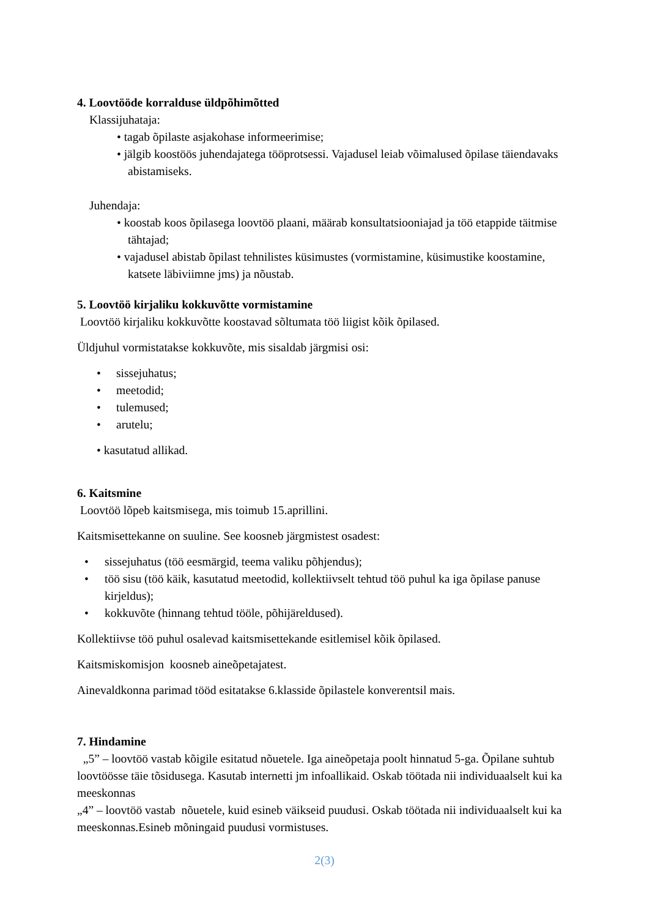4. Loovtööde korralduse üldpõhimõtted
Klassijuhataja:
• tagab õpilaste asjakohase informeerimise;
• jälgib koostöös juhendajatega tööprotsessi. Vajadusel leiab võimalused õpilase täiendavaks abistamiseks.
Juhendaja:
• koostab koos õpilasega loovtöö plaani, määrab konsultatsiooniajad ja töö etappide täitmise tähtajad;
• vajadusel abistab õpilast tehnilistes küsimustes (vormistamine, küsimustike koostamine, katsete läbiviimne jms) ja nõustab.
5. Loovtöö kirjaliku kokkuvõtte vormistamine
Loovtöö kirjaliku kokkuvõtte koostavad sõltumata töö liigist kõik õpilased.
Üldjuhul vormistatakse kokkuvõte, mis sisaldab järgmisi osi:
• sissejuhatus;
• meetodid;
• tulemused;
• arutelu;
• kasutatud allikad.
6. Kaitsmine
Loovtöö lõpeb kaitsmisega, mis toimub 15.aprillini.
Kaitsmisettekanne on suuline. See koosneb järgmistest osadest:
• sissejuhatus (töö eesmärgid, teema valiku põhjendus);
• töö sisu (töö käik, kasutatud meetodid, kollektiivselt tehtud töö puhul ka iga õpilase panuse kirjeldus);
• kokkuvõte (hinnang tehtud tööle, põhijäreldused).
Kollektiivse töö puhul osalevad kaitsmisettekande esitlemisel kõik õpilased.
Kaitsmiskomisjon koosneb aineõpetajatest.
Ainevaldkonna parimad tööd esitatakse 6.klasside õpilastele konverentsil mais.
7. Hindamine
„5” – loovtöö vastab kõigile esitatud nõuetele. Iga aineõpetaja poolt hinnatud 5-ga. Õpilane suhtub loovtöösse täie tõsidusega. Kasutab internetti jm infoallikaid. Oskab töötada nii individuaalselt kui ka meeskonnas
„4” – loovtöö vastab nõuetele, kuid esineb väikseid puudusi. Oskab töötada nii individuaalselt kui ka meeskonnas.Esineb mõningaid puudusi vormistuses.
2(3)